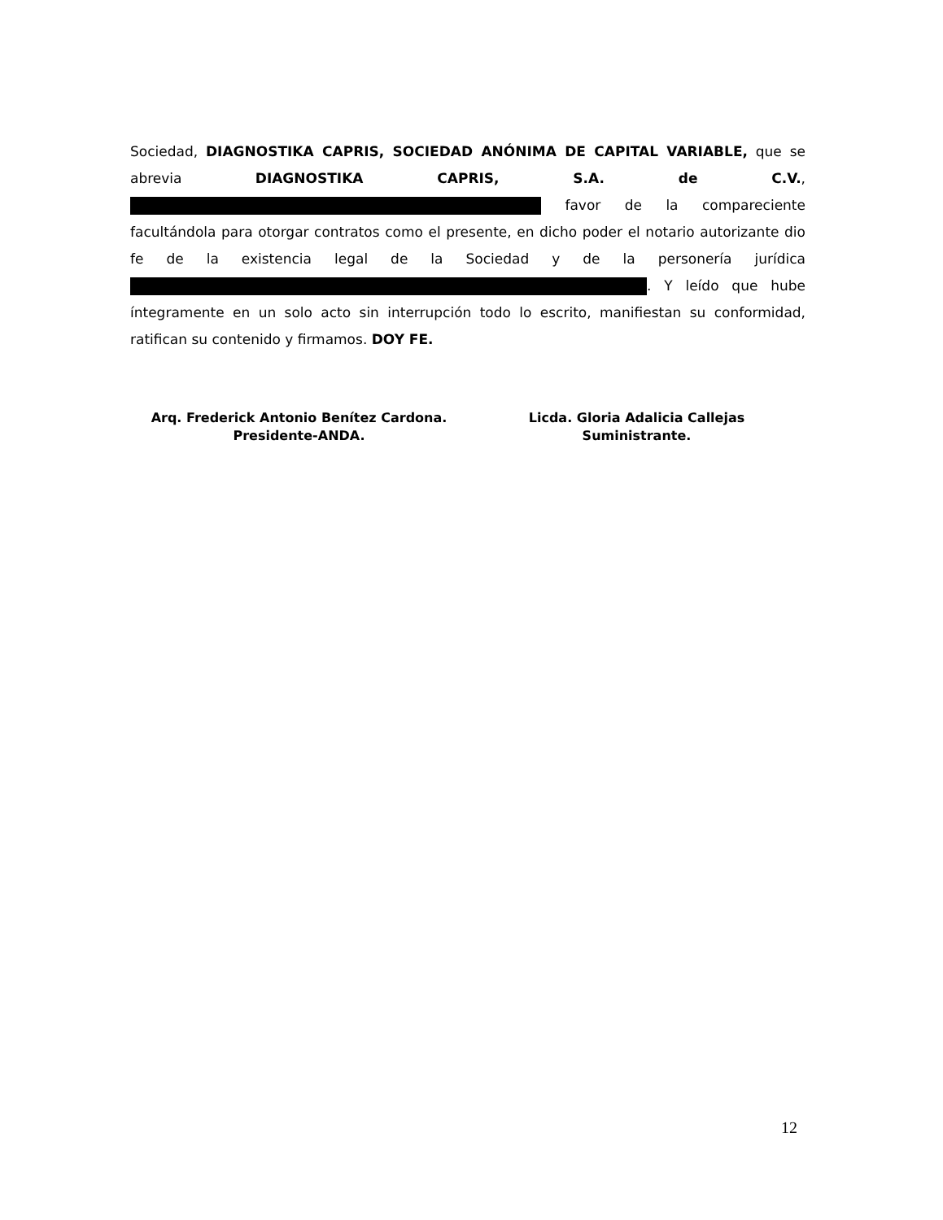Sociedad, DIAGNOSTIKA CAPRIS, SOCIEDAD ANÓNIMA DE CAPITAL VARIABLE, que se abrevia DIAGNOSTIKA CAPRIS, S.A. de C.V., favor de la compareciente facultándola para otorgar contratos como el presente, en dicho poder el notario autorizante dio fe de la existencia legal de la Sociedad y de la personería jurídica . Y leído que hube íntegramente en un solo acto sin interrupción todo lo escrito, manifiestan su conformidad, ratifican su contenido y firmamos. DOY FE.
Arq. Frederick Antonio Benítez Cardona.
Presidente-ANDA.
Licda. Gloria Adalicia Callejas
Suministrante.
12